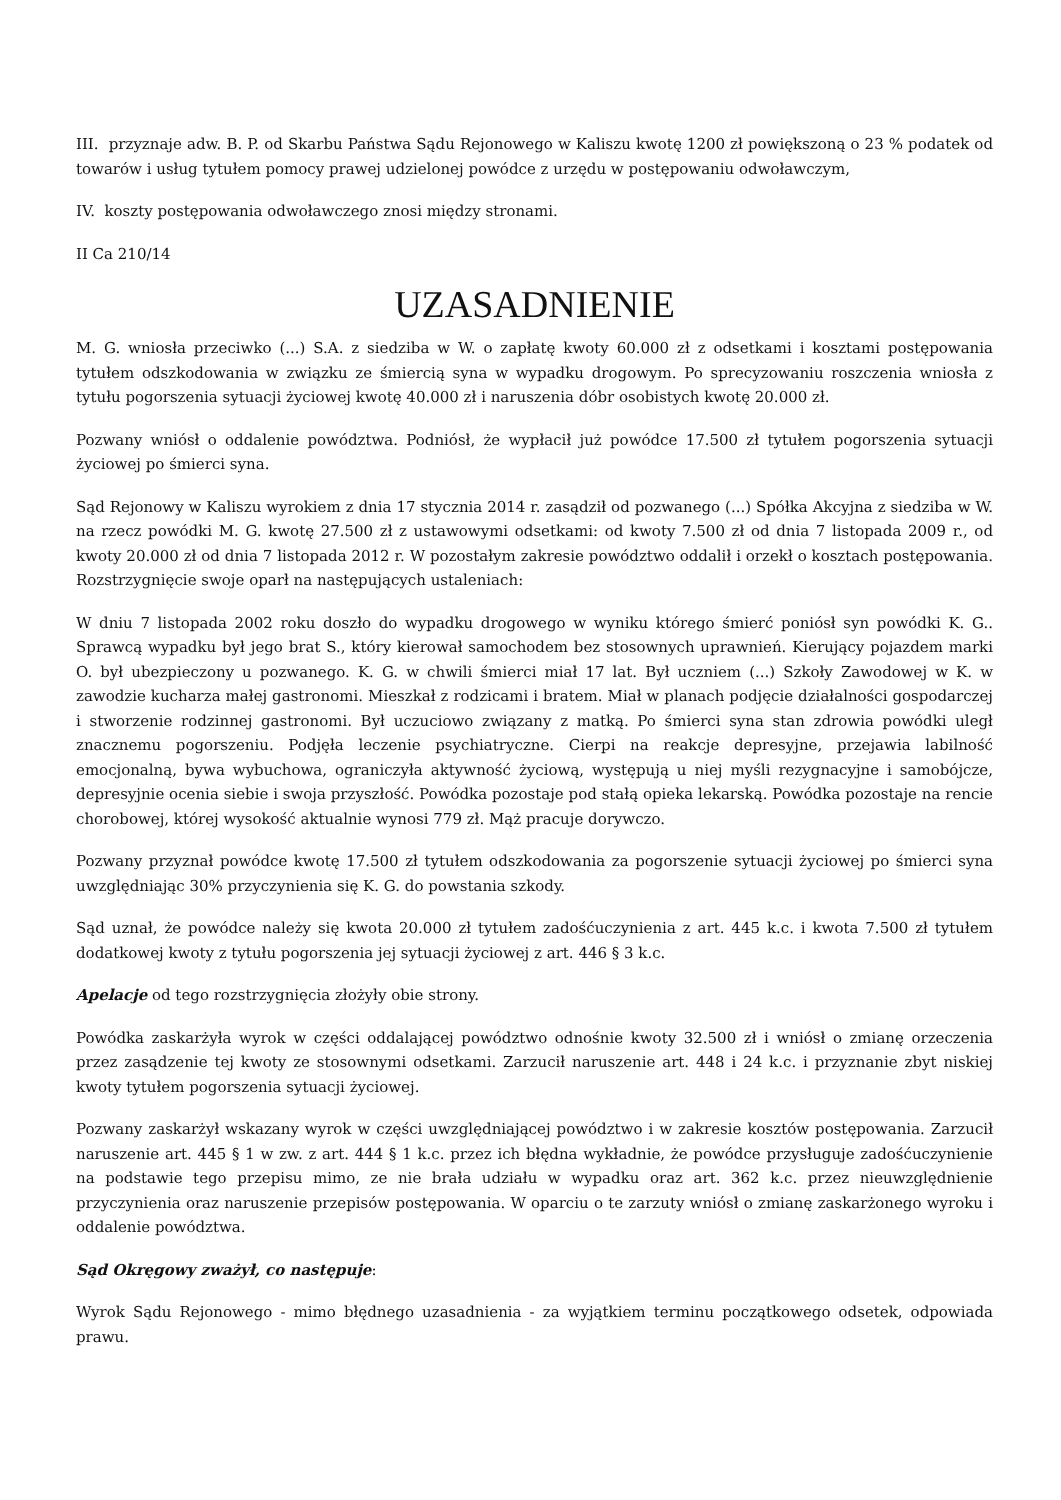III. przyznaje adw. B. P. od Skarbu Państwa Sądu Rejonowego w Kaliszu kwotę 1200 zł powiększoną o 23 % podatek od towarów i usług tytułem pomocy prawej udzielonej powódce z urzędu w postępowaniu odwoławczym,
IV. koszty postępowania odwoławczego znosi między stronami.
II Ca 210/14
UZASADNIENIE
M. G. wniosła przeciwko (...) S.A. z siedziba w W. o zapłatę kwoty 60.000 zł z odsetkami i kosztami postępowania tytułem odszkodowania w związku ze śmiercią syna w wypadku drogowym. Po sprecyzowaniu roszczenia wniosła z tytułu pogorszenia sytuacji życiowej kwotę 40.000 zł i naruszenia dóbr osobistych kwotę 20.000 zł.
Pozwany wniósł o oddalenie powództwa. Podniósł, że wypłacił już powódce 17.500 zł tytułem pogorszenia sytuacji życiowej po śmierci syna.
Sąd Rejonowy w Kaliszu wyrokiem z dnia 17 stycznia 2014 r. zasądził od pozwanego (...) Spółka Akcyjna z siedziba w W. na rzecz powódki M. G. kwotę 27.500 zł z ustawowymi odsetkami: od kwoty 7.500 zł od dnia 7 listopada 2009 r., od kwoty 20.000 zł od dnia 7 listopada 2012 r. W pozostałym zakresie powództwo oddalił i orzekł o kosztach postępowania. Rozstrzygnięcie swoje oparł na następujących ustaleniach:
W dniu 7 listopada 2002 roku doszło do wypadku drogowego w wyniku którego śmierć poniósł syn powódki K. G.. Sprawcą wypadku był jego brat S., który kierował samochodem bez stosownych uprawnień. Kierujący pojazdem marki O. był ubezpieczony u pozwanego. K. G. w chwili śmierci miał 17 lat. Był uczniem (...) Szkoły Zawodowej w K. w zawodzie kucharza małej gastronomi. Mieszkał z rodzicami i bratem. Miał w planach podjęcie działalności gospodarczej i stworzenie rodzinnej gastronomi. Był uczuciowo związany z matką. Po śmierci syna stan zdrowia powódki uległ znacznemu pogorszeniu. Podjęła leczenie psychiatryczne. Cierpi na reakcje depresyjne, przejawia labilność emocjonalną, bywa wybuchowa, ograniczyła aktywność życiową, występują u niej myśli rezygnacyjne i samobójcze, depresyjnie ocenia siebie i swoja przyszłość. Powódka pozostaje pod stałą opieka lekarską. Powódka pozostaje na rencie chorobowej, której wysokość aktualnie wynosi 779 zł. Mąż pracuje dorywczo.
Pozwany przyznał powódce kwotę 17.500 zł tytułem odszkodowania za pogorszenie sytuacji życiowej po śmierci syna uwzględniając 30% przyczynienia się K. G. do powstania szkody.
Sąd uznał, że powódce należy się kwota 20.000 zł tytułem zadośćuczynienia z art. 445 k.c. i kwota 7.500 zł tytułem dodatkowej kwoty z tytułu pogorszenia jej sytuacji życiowej z art. 446 § 3 k.c.
Apelacje od tego rozstrzygnięcia złożyły obie strony.
Powódka zaskarżyła wyrok w części oddalającej powództwo odnośnie kwoty 32.500 zł i wniósł o zmianę orzeczenia przez zasądzenie tej kwoty ze stosownymi odsetkami. Zarzucił naruszenie art. 448 i 24 k.c. i przyznanie zbyt niskiej kwoty tytułem pogorszenia sytuacji życiowej.
Pozwany zaskarżył wskazany wyrok w części uwzględniającej powództwo i w zakresie kosztów postępowania. Zarzucił naruszenie art. 445 § 1 w zw. z art. 444 § 1 k.c. przez ich błędna wykładnie, że powódce przysługuje zadośćuczynienie na podstawie tego przepisu mimo, ze nie brała udziału w wypadku oraz art. 362 k.c. przez nieuwzględnienie przyczynienia oraz naruszenie przepisów postępowania. W oparciu o te zarzuty wniósł o zmianę zaskarżonego wyroku i oddalenie powództwa.
Sąd Okręgowy zważył, co następuje:
Wyrok Sądu Rejonowego - mimo błędnego uzasadnienia - za wyjątkiem terminu początkowego odsetek, odpowiada prawu.